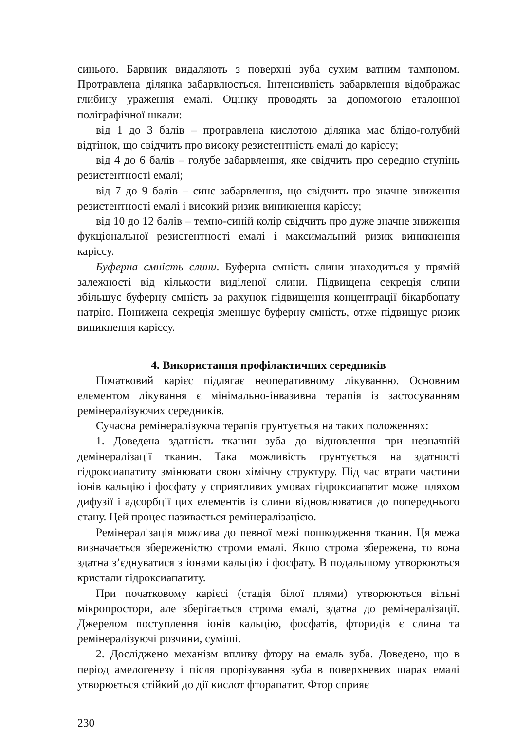синього. Барвник видаляють з поверхні зуба сухим ватним тампоном. Протравлена ділянка забарвлюється. Інтенсивність забарвлення відображає глибину ураження емалі. Оцінку проводять за допомогою еталонної поліграфічної шкали:
від 1 до 3 балів – протравлена кислотою ділянка має блідо-голубий відтінок, що свідчить про високу резистентність емалі до карієсу;
від 4 до 6 балів – голубе забарвлення, яке свідчить про середню ступінь резистентності емалі;
від 7 до 9 балів – синє забарвлення, що свідчить про значне зниження резистентності емалі і високий ризик виникнення карієсу;
від 10 до 12 балів – темно-синій колір свідчить про дуже значне зниження фукціональної резистентності емалі і максимальний ризик виникнення карієсу.
Буферна ємність слини. Буферна ємність слини знаходиться у прямій залежності від кількости виділеної слини. Підвищена секреція слини збільшує буферну ємність за рахунок підвищення концентрації бікарбонату натрію. Понижена секреція зменшує буферну ємність, отже підвищує ризик виникнення карієсу.
4. Використання профілактичних середників
Початковий карієс підлягає неоперативному лікуванню. Основним елементом лікування є мінімально-інвазивна терапія із застосуванням ремінералізуючих середників.
Сучасна ремінералізуюча терапія грунтується на таких положеннях:
1. Доведена здатність тканин зуба до відновлення при незначній демінералізації тканин. Така можливість грунтується на здатності гідроксиапатиту змінювати свою хімічну структуру. Під час втрати частини іонів кальцію і фосфату у сприятливих умовах гідроксиапатит може шляхом дифузії і адсорбції цих елементів із слини відновлюватися до попереднього стану. Цей процес називається ремінералізацією.
Ремінералізація можлива до певної межі пошкодження тканин. Ця межа визначається збереженістю строми емалі. Якщо строма збережена, то вона здатна з’єднуватися з іонами кальцію і фосфату. В подальшому утворюються кристали гідроксиапатиту.
При початковому карієсі (стадія білої плями) утворюються вільні мікропростори, але зберігається строма емалі, здатна до ремінералізації. Джерелом поступлення іонів кальцію, фосфатів, фторидів є слина та ремінералізуючі розчини, суміші.
2. Досліджено механізм впливу фтору на емаль зуба. Доведено, що в період амелогенезу і після прорізування зуба в поверхневих шарах емалі утворюється стійкий до дії кислот фторапатит. Фтор сприяє
230